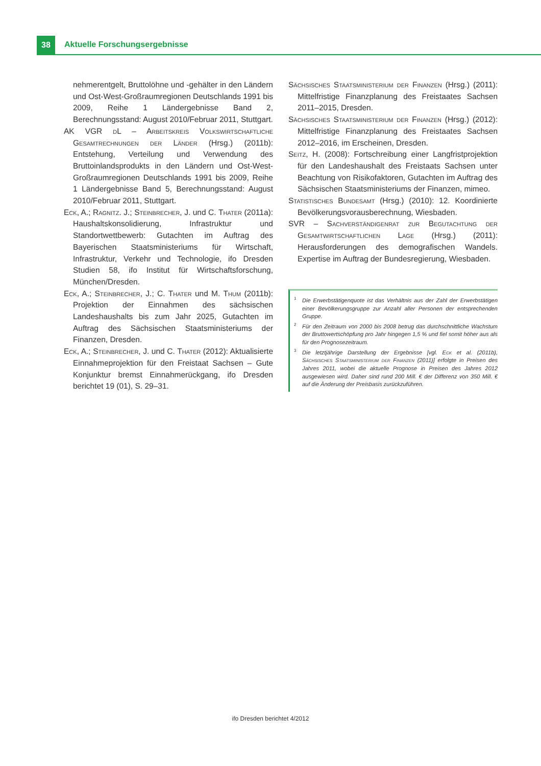38 Aktuelle Forschungsergebnisse
nehmerentgelt, Bruttolöhne und -gehälter in den Ländern und Ost-West-Großraumregionen Deutschlands 1991 bis 2009, Reihe 1 Ländergebnisse Band 2, Berechnungsstand: August 2010/Februar 2011, Stuttgart.
AK VGR dL – Arbeitskreis Volkswirtschaftliche Gesamtrechnungen der Länder (Hrsg.) (2011b): Entstehung, Verteilung und Verwendung des Bruttoinlandsprodukts in den Ländern und Ost-West-Großraumregionen Deutschlands 1991 bis 2009, Reihe 1 Ländergebnisse Band 5, Berechnungsstand: August 2010/Februar 2011, Stuttgart.
Eck, A.; Ragnitz. J.; Steinbrecher, J. und C. Thater (2011a): Haushaltskonsolidierung, Infrastruktur und Standortwettbewerb: Gutachten im Auftrag des Bayerischen Staatsministeriums für Wirtschaft, Infrastruktur, Verkehr und Technologie, ifo Dresden Studien 58, ifo Institut für Wirtschaftsforschung, München/Dresden.
Eck, A.; Steinbrecher, J.; C. Thater und M. Thum (2011b): Projektion der Einnahmen des sächsischen Landeshaushalts bis zum Jahr 2025, Gutachten im Auftrag des Sächsischen Staatsministeriums der Finanzen, Dresden.
Eck, A.; Steinbrecher, J. und C. Thater (2012): Aktualisierte Einnahmeprojektion für den Freistaat Sachsen – Gute Konjunktur bremst Einnahmerückgang, ifo Dresden berichtet 19 (01), S. 29–31.
Sächsisches Staatsministerium der Finanzen (Hrsg.) (2011): Mittelfristige Finanzplanung des Freistaates Sachsen 2011–2015, Dresden.
Sächsisches Staatsministerium der Finanzen (Hrsg.) (2012): Mittelfristige Finanzplanung des Freistaates Sachsen 2012–2016, im Erscheinen, Dresden.
Seitz, H. (2008): Fortschreibung einer Langfristprojektion für den Landeshaushalt des Freistaats Sachsen unter Beachtung von Risikofaktoren, Gutachten im Auftrag des Sächsischen Staatsministeriums der Finanzen, mimeo.
Statistisches Bundesamt (Hrsg.) (2010): 12. Koordinierte Bevölkerungsvorausberechnung, Wiesbaden.
SVR – Sachverständigenrat zur Begutachtung der Gesamtwirtschaftlichen Lage (Hrsg.) (2011): Herausforderungen des demografischen Wandels. Expertise im Auftrag der Bundesregierung, Wiesbaden.
<sup>1</sup> Die Erwerbstätigenquote ist das Verhältnis aus der Zahl der Erwerbstätigen einer Bevölkerungsgruppe zur Anzahl aller Personen der entsprechenden Gruppe.
<sup>2</sup> Für den Zeitraum von 2000 bis 2008 betrug das durchschnittliche Wachstum der Bruttowertschöpfung pro Jahr hingegen 1,5 % und fiel somit höher aus als für den Prognosezeitraum.
<sup>3</sup> Die letztjährige Darstellung der Ergebnisse [vgl. Eck et al. (2011b), Sächsisches Staatsministerium der Finanzen (2011)] erfolgte in Preisen des Jahres 2011, wobei die aktuelle Prognose in Preisen des Jahres 2012 ausgewiesen wird. Daher sind rund 200 Mill. € der Differenz von 350 Mill. € auf die Änderung der Preisbasis zurückzuführen.
ifo Dresden berichtet 4/2012